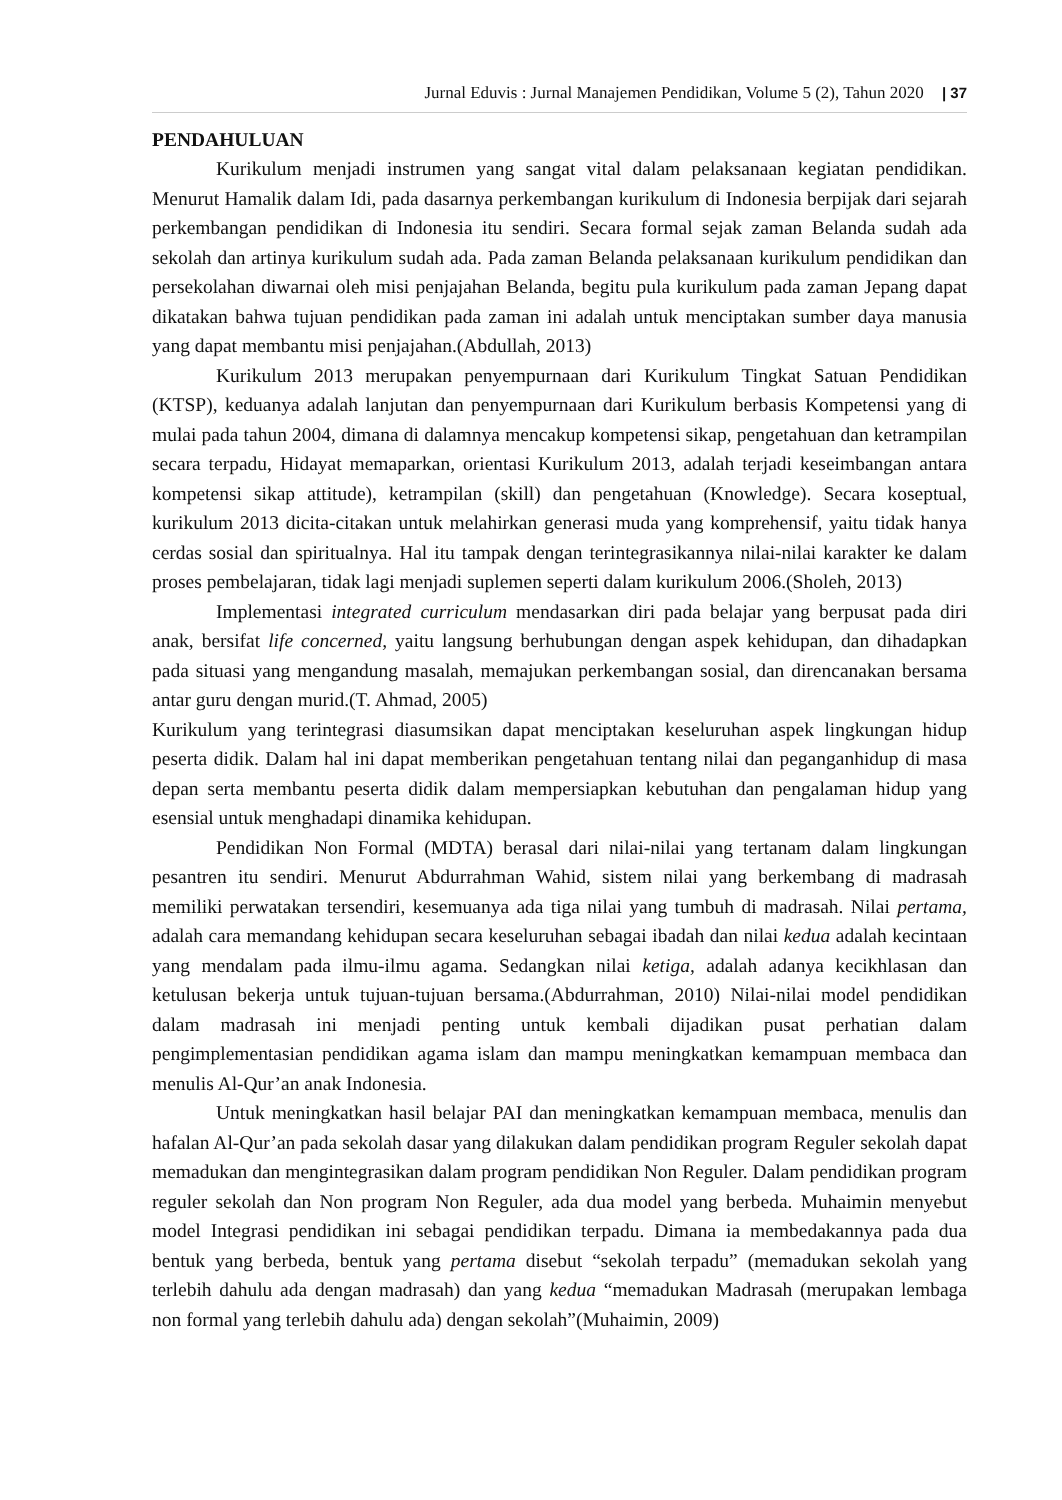Jurnal Eduvis : Jurnal Manajemen Pendidikan, Volume 5 (2), Tahun 2020 | 37
PENDAHULUAN
Kurikulum menjadi instrumen yang sangat vital dalam pelaksanaan kegiatan pendidikan. Menurut Hamalik dalam Idi, pada dasarnya perkembangan kurikulum di Indonesia berpijak dari sejarah perkembangan pendidikan di Indonesia itu sendiri. Secara formal sejak zaman Belanda sudah ada sekolah dan artinya kurikulum sudah ada. Pada zaman Belanda pelaksanaan kurikulum pendidikan dan persekolahan diwarnai oleh misi penjajahan Belanda, begitu pula kurikulum pada zaman Jepang dapat dikatakan bahwa tujuan pendidikan pada zaman ini adalah untuk menciptakan sumber daya manusia yang dapat membantu misi penjajahan.(Abdullah, 2013)
Kurikulum 2013 merupakan penyempurnaan dari Kurikulum Tingkat Satuan Pendidikan (KTSP), keduanya adalah lanjutan dan penyempurnaan dari Kurikulum berbasis Kompetensi yang di mulai pada tahun 2004, dimana di dalamnya mencakup kompetensi sikap, pengetahuan dan ketrampilan secara terpadu, Hidayat memaparkan, orientasi Kurikulum 2013, adalah terjadi keseimbangan antara kompetensi sikap attitude), ketrampilan (skill) dan pengetahuan (Knowledge). Secara koseptual, kurikulum 2013 dicita-citakan untuk melahirkan generasi muda yang komprehensif, yaitu tidak hanya cerdas sosial dan spiritualnya. Hal itu tampak dengan terintegrasikannya nilai-nilai karakter ke dalam proses pembelajaran, tidak lagi menjadi suplemen seperti dalam kurikulum 2006.(Sholeh, 2013)
Implementasi integrated curriculum mendasarkan diri pada belajar yang berpusat pada diri anak, bersifat life concerned, yaitu langsung berhubungan dengan aspek kehidupan, dan dihadapkan pada situasi yang mengandung masalah, memajukan perkembangan sosial, dan direncanakan bersama antar guru dengan murid.(T. Ahmad, 2005)
Kurikulum yang terintegrasi diasumsikan dapat menciptakan keseluruhan aspek lingkungan hidup peserta didik. Dalam hal ini dapat memberikan pengetahuan tentang nilai dan peganganhidup di masa depan serta membantu peserta didik dalam mempersiapkan kebutuhan dan pengalaman hidup yang esensial untuk menghadapi dinamika kehidupan.
Pendidikan Non Formal (MDTA) berasal dari nilai-nilai yang tertanam dalam lingkungan pesantren itu sendiri. Menurut Abdurrahman Wahid, sistem nilai yang berkembang di madrasah memiliki perwatakan tersendiri, kesemuanya ada tiga nilai yang tumbuh di madrasah. Nilai pertama, adalah cara memandang kehidupan secara keseluruhan sebagai ibadah dan nilai kedua adalah kecintaan yang mendalam pada ilmu-ilmu agama. Sedangkan nilai ketiga, adalah adanya kecikhlasan dan ketulusan bekerja untuk tujuan-tujuan bersama.(Abdurrahman, 2010) Nilai-nilai model pendidikan dalam madrasah ini menjadi penting untuk kembali dijadikan pusat perhatian dalam pengimplementasian pendidikan agama islam dan mampu meningkatkan kemampuan membaca dan menulis Al-Qur’an anak Indonesia.
Untuk meningkatkan hasil belajar PAI dan meningkatkan kemampuan membaca, menulis dan hafalan Al-Qur’an pada sekolah dasar yang dilakukan dalam pendidikan program Reguler sekolah dapat memadukan dan mengintegrasikan dalam program pendidikan Non Reguler. Dalam pendidikan program reguler sekolah dan Non program Non Reguler, ada dua model yang berbeda. Muhaimin menyebut model Integrasi pendidikan ini sebagai pendidikan terpadu. Dimana ia membedakannya pada dua bentuk yang berbeda, bentuk yang pertama disebut “sekolah terpadu” (memadukan sekolah yang terlebih dahulu ada dengan madrasah) dan yang kedua “memadukan Madrasah (merupakan lembaga non formal yang terlebih dahulu ada) dengan sekolah”(Muhaimin, 2009)